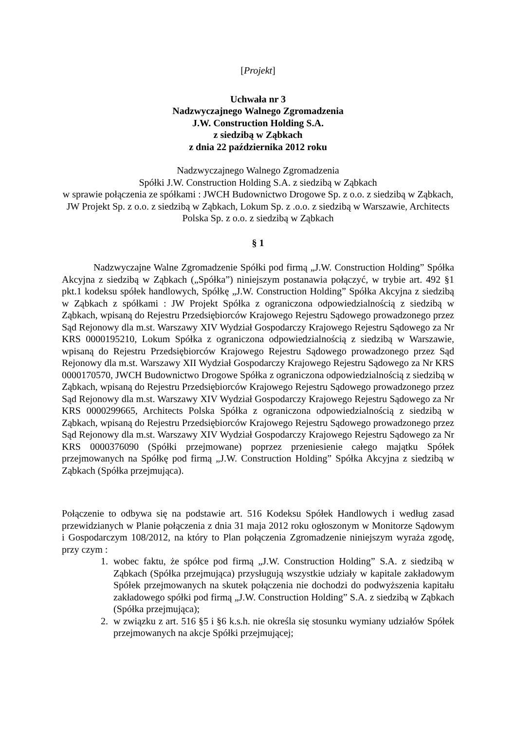[Projekt]
Uchwała nr 3
Nadzwyczajnego Walnego Zgromadzenia
J.W. Construction Holding S.A.
z siedzibą w Ząbkach
z dnia 22 października 2012 roku
Nadzwyczajnego Walnego Zgromadzenia
Spółki J.W. Construction Holding S.A. z siedzibą w Ząbkach
w sprawie połączenia ze spółkami : JWCH Budownictwo Drogowe Sp. z o.o. z siedzibą w Ząbkach, JW Projekt Sp. z o.o. z siedzibą w Ząbkach, Lokum Sp. z .o.o. z siedzibą w Warszawie, Architects Polska Sp. z o.o. z siedzibą w Ząbkach
§ 1
Nadzwyczajne Walne Zgromadzenie Spółki pod firmą „J.W. Construction Holding” Spółka Akcyjna z siedzibą w Ząbkach („Spółka”) niniejszym postanawia połączyć, w trybie art. 492 §1 pkt.1 kodeksu spółek handlowych, Spółkę „J.W. Construction Holding” Spółka Akcyjna z siedzibą w Ząbkach z spółkami : JW Projekt Spółka z ograniczona odpowiedzialnością z siedzibą w Ząbkach, wpisaną do Rejestru Przedsiębiorców Krajowego Rejestru Sądowego prowadzonego przez Sąd Rejonowy dla m.st. Warszawy XIV Wydział Gospodarczy Krajowego Rejestru Sądowego za Nr KRS 0000195210, Lokum Spółka z ograniczona odpowiedzialnością z siedzibą w Warszawie, wpisaną do Rejestru Przedsiębiorców Krajowego Rejestru Sądowego prowadzonego przez Sąd Rejonowy dla m.st. Warszawy XII Wydział Gospodarczy Krajowego Rejestru Sądowego za Nr KRS 0000170570, JWCH Budownictwo Drogowe Spółka z ograniczona odpowiedzialnością z siedzibą w Ząbkach, wpisaną do Rejestru Przedsiębiorców Krajowego Rejestru Sądowego prowadzonego przez Sąd Rejonowy dla m.st. Warszawy XIV Wydział Gospodarczy Krajowego Rejestru Sądowego za Nr KRS 0000299665, Architects Polska Spółka z ograniczona odpowiedzialnością z siedzibą w Ząbkach, wpisaną do Rejestru Przedsiębiorców Krajowego Rejestru Sądowego prowadzonego przez Sąd Rejonowy dla m.st. Warszawy XIV Wydział Gospodarczy Krajowego Rejestru Sądowego za Nr KRS 0000376090 (Spółki przejmowane) poprzez przeniesienie całego majątku Spółek przejmowanych na Spółkę pod firmą „J.W. Construction Holding” Spółka Akcyjna z siedzibą w Ząbkach (Spółka przejmująca).
Połączenie to odbywa się na podstawie art. 516 Kodeksu Spółek Handlowych i według zasad przewidzianych w Planie połączenia z dnia 31 maja 2012 roku ogłoszonym w Monitorze Sądowym i Gospodarczym 108/2012, na który to Plan połączenia Zgromadzenie niniejszym wyraża zgodę, przy czym :
1. wobec faktu, że spółce pod firmą „J.W. Construction Holding” S.A. z siedzibą w Ząbkach (Spółka przejmująca) przysługują wszystkie udziały w kapitale zakładowym Spółek przejmowanych na skutek połączenia nie dochodzi do podwyższenia kapitału zakładowego spółki pod firmą „J.W. Construction Holding” S.A. z siedzibą w Ząbkach (Spółka przejmująca);
2. w związku z art. 516 §5 i §6 k.s.h. nie określa się stosunku wymiany udziałów Spółek przejmowanych na akcje Spółki przejmującej;